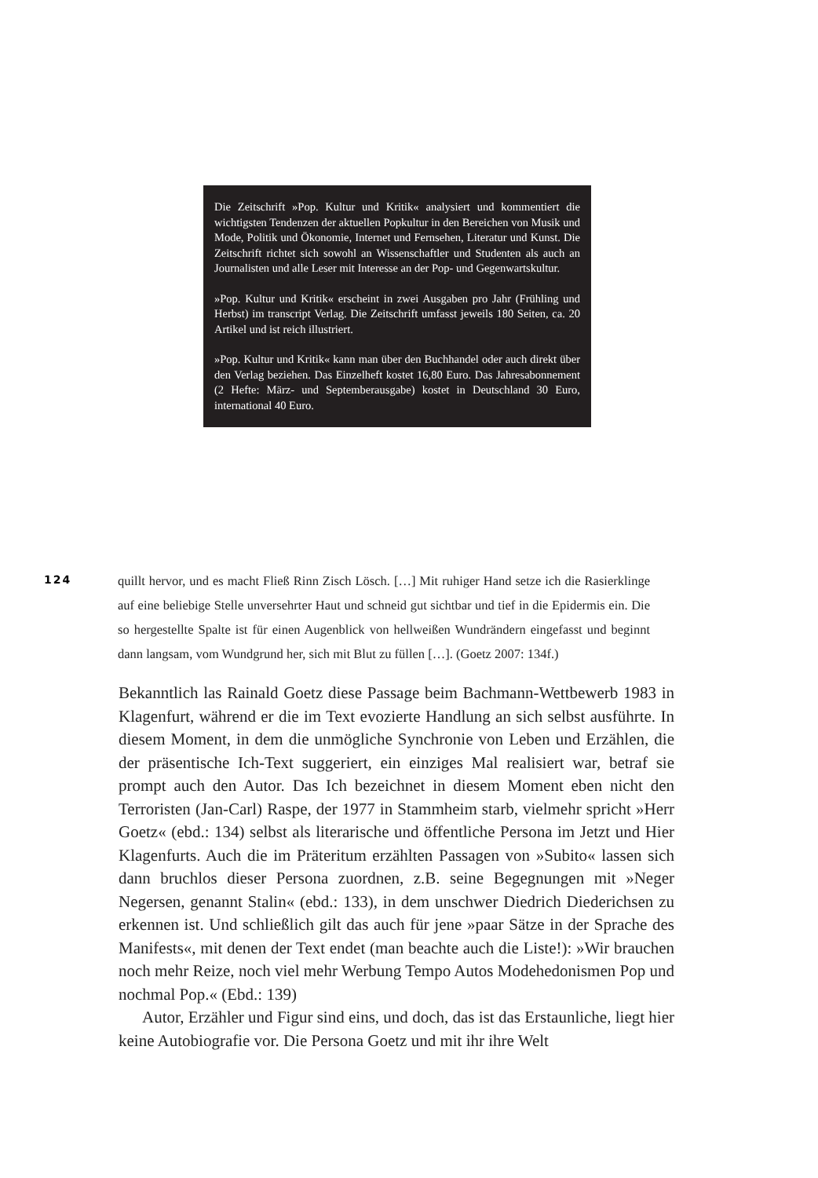Die Zeitschrift »Pop. Kultur und Kritik« analysiert und kommentiert die wichtigsten Tendenzen der aktuellen Popkultur in den Bereichen von Musik und Mode, Politik und Ökonomie, Internet und Fernsehen, Literatur und Kunst. Die Zeitschrift richtet sich sowohl an Wissenschaftler und Studenten als auch an Journalisten und alle Leser mit Interesse an der Pop- und Gegenwartskultur.
»Pop. Kultur und Kritik« erscheint in zwei Ausgaben pro Jahr (Frühling und Herbst) im transcript Verlag. Die Zeitschrift umfasst jeweils 180 Seiten, ca. 20 Artikel und ist reich illustriert.
»Pop. Kultur und Kritik« kann man über den Buchhandel oder auch direkt über den Verlag beziehen. Das Einzelheft kostet 16,80 Euro. Das Jahresabonnement (2 Hefte: März- und Septemberausgabe) kostet in Deutschland 30 Euro, international 40 Euro.
124
quillt hervor, und es macht Fließ Rinn Zisch Lösch. […] Mit ruhiger Hand setze ich die Rasierklinge auf eine beliebige Stelle unversehrter Haut und schneid gut sichtbar und tief in die Epidermis ein. Die so hergestellte Spalte ist für einen Augenblick von hellweißen Wundrändern eingefasst und beginnt dann langsam, vom Wundgrund her, sich mit Blut zu füllen […]. (Goetz 2007: 134f.)
Bekanntlich las Rainald Goetz diese Passage beim Bachmann-Wettbewerb 1983 in Klagenfurt, während er die im Text evozierte Handlung an sich selbst ausführte. In diesem Moment, in dem die unmögliche Synchronie von Leben und Erzählen, die der präsentische Ich-Text suggeriert, ein einziges Mal realisiert war, betraf sie prompt auch den Autor. Das Ich bezeichnet in diesem Moment eben nicht den Terroristen (Jan-Carl) Raspe, der 1977 in Stammheim starb, vielmehr spricht »Herr Goetz« (ebd.: 134) selbst als literarische und öffentliche Persona im Jetzt und Hier Klagenfurts. Auch die im Präteritum erzählten Passagen von »Subito« lassen sich dann bruchlos dieser Persona zuordnen, z.B. seine Begegnungen mit »Neger Negersen, genannt Stalin« (ebd.: 133), in dem unschwer Diedrich Diederichsen zu erkennen ist. Und schließlich gilt das auch für jene »paar Sätze in der Sprache des Manifests«, mit denen der Text endet (man beachte auch die Liste!): »Wir brauchen noch mehr Reize, noch viel mehr Werbung Tempo Autos Modehedonismen Pop und nochmal Pop.« (Ebd.: 139)
Autor, Erzähler und Figur sind eins, und doch, das ist das Erstaunliche, liegt hier keine Autobiografie vor. Die Persona Goetz und mit ihr ihre Welt